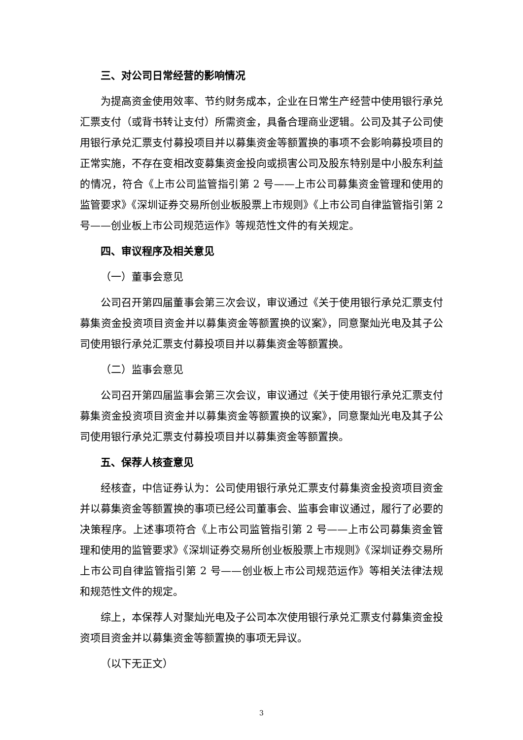三、对公司日常经营的影响情况
为提高资金使用效率、节约财务成本，企业在日常生产经营中使用银行承兑汇票支付（或背书转让支付）所需资金，具备合理商业逻辑。公司及其子公司使用银行承兑汇票支付募投项目并以募集资金等额置换的事项不会影响募投项目的正常实施，不存在变相改变募集资金投向或损害公司及股东特别是中小股东利益的情况，符合《上市公司监管指引第 2 号——上市公司募集资金管理和使用的监管要求》《深圳证券交易所创业板股票上市规则》《上市公司自律监管指引第 2 号——创业板上市公司规范运作》等规范性文件的有关规定。
四、审议程序及相关意见
（一）董事会意见
公司召开第四届董事会第三次会议，审议通过《关于使用银行承兑汇票支付募集资金投资项目资金并以募集资金等额置换的议案》，同意聚灿光电及其子公司使用银行承兑汇票支付募投项目并以募集资金等额置换。
（二）监事会意见
公司召开第四届监事会第三次会议，审议通过《关于使用银行承兑汇票支付募集资金投资项目资金并以募集资金等额置换的议案》，同意聚灿光电及其子公司使用银行承兑汇票支付募投项目并以募集资金等额置换。
五、保荐人核查意见
经核查，中信证券认为：公司使用银行承兑汇票支付募集资金投资项目资金并以募集资金等额置换的事项已经公司董事会、监事会审议通过，履行了必要的决策程序。上述事项符合《上市公司监管指引第 2 号——上市公司募集资金管理和使用的监管要求》《深圳证券交易所创业板股票上市规则》《深圳证券交易所上市公司自律监管指引第 2 号——创业板上市公司规范运作》等相关法律法规和规范性文件的规定。
综上，本保荐人对聚灿光电及子公司本次使用银行承兑汇票支付募集资金投资项目资金并以募集资金等额置换的事项无异议。
（以下无正文）
3